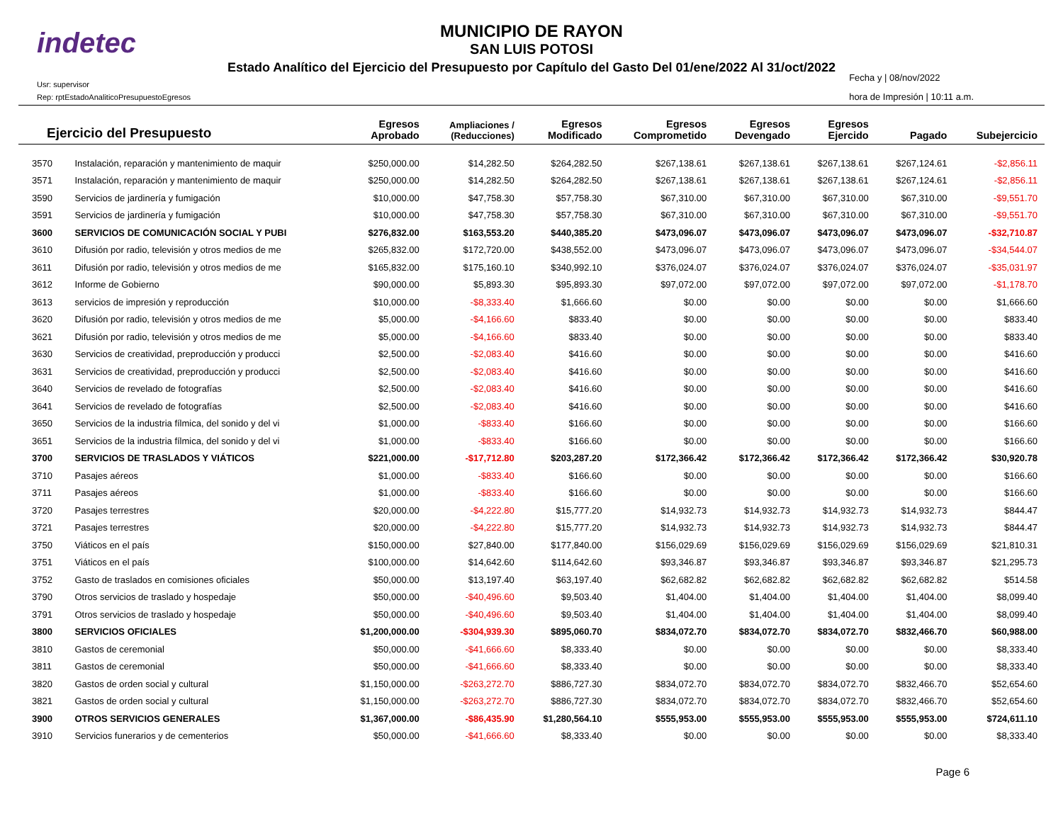indetec
MUNICIPIO DE RAYON
SAN LUIS POTOSI
Estado Analítico del Ejercicio del Presupuesto por Capítulo del Gasto Del 01/ene/2022 Al 31/oct/2022
Usr: supervisor
Rep: rptEstadoAnaliticoPresupuestoEgresos
Fecha y | 08/nov/2022
hora de Impresión | 10:11 a.m.
| Ejercicio del Presupuesto | | Egresos Aprobado | Ampliaciones / (Reducciones) | Egresos Modificado | Egresos Comprometido | Egresos Devengado | Egresos Ejercido | Pagado | Subejercicio |
| --- | --- | --- | --- | --- | --- | --- | --- | --- | --- |
| 3570 | Instalación, reparación y mantenimiento de maquir | $250,000.00 | $14,282.50 | $264,282.50 | $267,138.61 | $267,138.61 | $267,138.61 | $267,124.61 | -$2,856.11 |
| 3571 | Instalación, reparación y mantenimiento de maquir | $250,000.00 | $14,282.50 | $264,282.50 | $267,138.61 | $267,138.61 | $267,138.61 | $267,124.61 | -$2,856.11 |
| 3590 | Servicios de jardinería y fumigación | $10,000.00 | $47,758.30 | $57,758.30 | $67,310.00 | $67,310.00 | $67,310.00 | $67,310.00 | -$9,551.70 |
| 3591 | Servicios de jardinería y fumigación | $10,000.00 | $47,758.30 | $57,758.30 | $67,310.00 | $67,310.00 | $67,310.00 | $67,310.00 | -$9,551.70 |
| 3600 | SERVICIOS DE COMUNICACIÓN SOCIAL Y PUBI | $276,832.00 | $163,553.20 | $440,385.20 | $473,096.07 | $473,096.07 | $473,096.07 | $473,096.07 | -$32,710.87 |
| 3610 | Difusión por radio, televisión y otros medios de me | $265,832.00 | $172,720.00 | $438,552.00 | $473,096.07 | $473,096.07 | $473,096.07 | $473,096.07 | -$34,544.07 |
| 3611 | Difusión por radio, televisión y otros medios de me | $165,832.00 | $175,160.10 | $340,992.10 | $376,024.07 | $376,024.07 | $376,024.07 | $376,024.07 | -$35,031.97 |
| 3612 | Informe de Gobierno | $90,000.00 | $5,893.30 | $95,893.30 | $97,072.00 | $97,072.00 | $97,072.00 | $97,072.00 | -$1,178.70 |
| 3613 | servicios de impresión y reproducción | $10,000.00 | -$8,333.40 | $1,666.60 | $0.00 | $0.00 | $0.00 | $0.00 | $1,666.60 |
| 3620 | Difusión por radio, televisión y otros medios de me | $5,000.00 | -$4,166.60 | $833.40 | $0.00 | $0.00 | $0.00 | $0.00 | $833.40 |
| 3621 | Difusión por radio, televisión y otros medios de me | $5,000.00 | -$4,166.60 | $833.40 | $0.00 | $0.00 | $0.00 | $0.00 | $833.40 |
| 3630 | Servicios de creatividad, preproducción y producci | $2,500.00 | -$2,083.40 | $416.60 | $0.00 | $0.00 | $0.00 | $0.00 | $416.60 |
| 3631 | Servicios de creatividad, preproducción y producci | $2,500.00 | -$2,083.40 | $416.60 | $0.00 | $0.00 | $0.00 | $0.00 | $416.60 |
| 3640 | Servicios de revelado de fotografías | $2,500.00 | -$2,083.40 | $416.60 | $0.00 | $0.00 | $0.00 | $0.00 | $416.60 |
| 3641 | Servicios de revelado de fotografías | $2,500.00 | -$2,083.40 | $416.60 | $0.00 | $0.00 | $0.00 | $0.00 | $416.60 |
| 3650 | Servicios de la industria fílmica, del sonido y del vi | $1,000.00 | -$833.40 | $166.60 | $0.00 | $0.00 | $0.00 | $0.00 | $166.60 |
| 3651 | Servicios de la industria fílmica, del sonido y del vi | $1,000.00 | -$833.40 | $166.60 | $0.00 | $0.00 | $0.00 | $0.00 | $166.60 |
| 3700 | SERVICIOS DE TRASLADOS Y VIÁTICOS | $221,000.00 | -$17,712.80 | $203,287.20 | $172,366.42 | $172,366.42 | $172,366.42 | $172,366.42 | $30,920.78 |
| 3710 | Pasajes aéreos | $1,000.00 | -$833.40 | $166.60 | $0.00 | $0.00 | $0.00 | $0.00 | $166.60 |
| 3711 | Pasajes aéreos | $1,000.00 | -$833.40 | $166.60 | $0.00 | $0.00 | $0.00 | $0.00 | $166.60 |
| 3720 | Pasajes terrestres | $20,000.00 | -$4,222.80 | $15,777.20 | $14,932.73 | $14,932.73 | $14,932.73 | $14,932.73 | $844.47 |
| 3721 | Pasajes terrestres | $20,000.00 | -$4,222.80 | $15,777.20 | $14,932.73 | $14,932.73 | $14,932.73 | $14,932.73 | $844.47 |
| 3750 | Viáticos en el país | $150,000.00 | $27,840.00 | $177,840.00 | $156,029.69 | $156,029.69 | $156,029.69 | $156,029.69 | $21,810.31 |
| 3751 | Viáticos en el país | $100,000.00 | $14,642.60 | $114,642.60 | $93,346.87 | $93,346.87 | $93,346.87 | $93,346.87 | $21,295.73 |
| 3752 | Gasto de traslados en comisiones oficiales | $50,000.00 | $13,197.40 | $63,197.40 | $62,682.82 | $62,682.82 | $62,682.82 | $62,682.82 | $514.58 |
| 3790 | Otros servicios de traslado y hospedaje | $50,000.00 | -$40,496.60 | $9,503.40 | $1,404.00 | $1,404.00 | $1,404.00 | $1,404.00 | $8,099.40 |
| 3791 | Otros servicios de traslado y hospedaje | $50,000.00 | -$40,496.60 | $9,503.40 | $1,404.00 | $1,404.00 | $1,404.00 | $1,404.00 | $8,099.40 |
| 3800 | SERVICIOS OFICIALES | $1,200,000.00 | -$304,939.30 | $895,060.70 | $834,072.70 | $834,072.70 | $834,072.70 | $832,466.70 | $60,988.00 |
| 3810 | Gastos de ceremonial | $50,000.00 | -$41,666.60 | $8,333.40 | $0.00 | $0.00 | $0.00 | $0.00 | $8,333.40 |
| 3811 | Gastos de ceremonial | $50,000.00 | -$41,666.60 | $8,333.40 | $0.00 | $0.00 | $0.00 | $0.00 | $8,333.40 |
| 3820 | Gastos de orden social y cultural | $1,150,000.00 | -$263,272.70 | $886,727.30 | $834,072.70 | $834,072.70 | $834,072.70 | $832,466.70 | $52,654.60 |
| 3821 | Gastos de orden social y cultural | $1,150,000.00 | -$263,272.70 | $886,727.30 | $834,072.70 | $834,072.70 | $834,072.70 | $832,466.70 | $52,654.60 |
| 3900 | OTROS SERVICIOS GENERALES | $1,367,000.00 | -$86,435.90 | $1,280,564.10 | $555,953.00 | $555,953.00 | $555,953.00 | $555,953.00 | $724,611.10 |
| 3910 | Servicios funerarios y de cementerios | $50,000.00 | -$41,666.60 | $8,333.40 | $0.00 | $0.00 | $0.00 | $0.00 | $8,333.40 |
Page 6